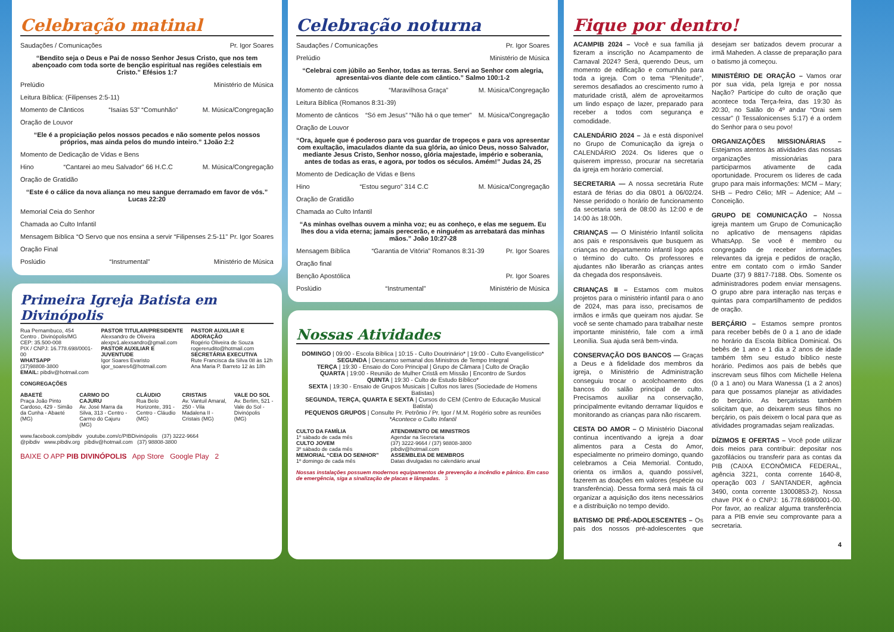Celebração matinal
Saudações / Comunicações Pr. Igor Soares
“Bendito seja o Deus e Pai de nosso Senhor Jesus Cristo, que nos tem abençoado com toda sorte de benção espiritual nas regiões celestiais em Cristo.” Efésios 1:7
Prelúdio Ministério de Música
Leitura Bíblica: (Filipenses 2:5-11)
Momento de Cânticos “Isaías 53” “Comunhão” M. Música/Congregação
Oração de Louvor
“Ele é a propiciação pelos nossos pecados e não somente pelos nossos próprios, mas ainda pelos do mundo inteiro.” 1João 2:2
Momento de Dedicação de Vidas e Bens
Hino “Cantarei ao meu Salvador” 66 H.C.C M. Música/Congregação
Oração de Gratidão
“Este é o cálice da nova aliança no meu sangue derramado em favor de vós.” Lucas 22:20
Memorial Ceia do Senhor
Chamada ao Culto Infantil
Mensagem Bíblica “O Servo que nos ensina a servir “Filipenses 2:5-11” Pr. Igor Soares
Oração Final
Poslúdio “Instrumental” Ministério de Música
Primeira Igreja Batista em Divinópolis
Rua Pernambuco, 454
Centro . Divinópolis/MG
CEP: 35.500-008
PIX / CNPJ: 16.778.698/0001-00
WHATSAPP
(37)98808-3800
EMAIL: pibdiv@hotmail.com
PASTOR TITULAR/PRESIDENTE
Alexsandro de Oliveira
alexpv1.alexsandro@gmail.com
PASTOR AUXILIAR E JUVENTUDE
Igor Soares Evaristo
igor_soares4@hotmail.com
PASTOR AUXILIAR E ADORAÇÃO
Rogério Oliveira de Souza
rogererudito@hotmail.com
SECRETÁRIA EXECUTIVA
Rute Francisca da Silva 08 às 12h
Ana Maria P. Barreto 12 às 18h
CONGREGAÇÕES
ABAETÉ
Praça João Pinto Cardoso, 429 - Simão da Cunha - Abaeté (MG)
CARMO DO CAJURU
Av. José Marra da Silva, 313 - Centro - Carmo do Cajuru (MG)
CLÁUDIO
Rua Belo Horizonte, 391 - Centro - Cláudio (MG)
CRISTAIS
Av. Vantuil Amaral, 250 - Vila Madalena II - Cristais (MG)
VALE DO SOL
Av. Berlim, 521 - Vale do Sol - Divinópolis (MG)
www.facebook.com/pibdiv youtube.com/c/PIBDivinópolis (37) 3222-9664
@pibdiv www.pibdiv.org pibdiv@hotmail.com (37) 98808-3800
BAIXE O APP PIB DIVINÓPOLIS App Store Google Play 2
Celebração noturna
Saudações / Comunicações Pr. Igor Soares
Prelúdio Ministério de Música
“Celebrai com júbilo ao Senhor, todas as terras. Servi ao Senhor com alegria, apresentai-vos diante dele com cântico.” Salmo 100:1-2
Momento de cânticos “Maravilhosa Graça” M. Música/Congregação
Leitura Bíblica (Romanos 8:31-39)
Momento de cânticos “Só em Jesus” “Não há o que temer” M. Música/Congregação
Oração de Louvor
“Ora, àquele que é poderoso para vos guardar de tropeços e para vos apresentar com exultação, imaculados diante da sua glória, ao único Deus, nosso Salvador, mediante Jesus Cristo, Senhor nosso, glória majestade, império e soberania, antes de todas as eras, e agora, por todos os séculos. Amém!” Judas 24, 25
Momento de Dedicação de Vidas e Bens
Hino “Estou seguro” 314 C.C M. Música/Congregação
Oração de Gratidão
Chamada ao Culto Infantil
“As minhas ovelhas ouvem a minha voz; eu as conheço, e elas me seguem. Eu lhes dou a vida eterna; jamais perecerão, e ninguém as arrebatará das minhas mãos.” João 10:27-28
Mensagem Bíblica “Garantia de Vitória” Romanos 8:31-39 Pr. Igor Soares
Oração final
Benção Apostólica Pr. Igor Soares
Poslúdio “Instrumental” Ministério de Música
Nossas Atividades
DOMINGO | 09:00 - Escola Bíblica | 10:15 - Culto Doutrinário* | 19:00 - Culto Evangelístico*
SEGUNDA | Descanso semanal dos Ministros de Tempo Integral
TERÇA | 19:30 - Ensaio do Coro Principal | Grupo de Câmara | Culto de Oração
QUARTA | 19:00 - Reunião de Mulher Cristã em Missão | Encontro de Surdos
QUINTA | 19:30 - Culto de Estudo Bíblico*
SEXTA | 19:30 - Ensaio de Grupos Musicais | Cultos nos lares (Sociedade de Homens Batistas)
SEGUNDA, TERÇA, QUARTA E SEXTA | Cursos do CEM (Centro de Educação Musical Batista)
PEQUENOS GRUPOS | Consulte Pr. Petrônio / Pr. Igor / M.M. Rogério sobre as reuniões
*Acontece o Culto Infantil
CULTO DA FAMÍLIA
1º sábado de cada mês
CULTO JOVEM
3º sábado de cada mês
MEMORIAL “CEIA DO SENHOR”
1º domingo de cada mês
ATENDIMENTO DE MINISTROS
Agendar na Secretaria
(37) 3222-9664 / (37) 98808-3800
pibdiv@hotmail.com
ASSEMBLEIA DE MEMBROS
Datas divulgadas no calendário anual
Nossas instalações possuem modernos equipamentos de prevenção a incêndio e pânico. Em caso de emergência, siga a sinalização de placas e lâmpadas. 3
Fique por dentro!
ACAMPIB 2024 – Você e sua família já fizeram a inscrição no Acampamento de Carnaval 2024? Será, querendo Deus, um momento de edificação e comunhão para toda a igreja. Com o tema “Plenitude”, seremos desafiados ao crescimento rumo à maturidade cristã, além de aproveitarmos um lindo espaço de lazer, preparado para receber a todos com segurança e comodidade.
CALENDÁRIO 2024 – Já e está disponível no Grupo de Comunicação da igreja o CALENDÁRIO 2024. Os líderes que o quiserem impresso, procurar na secretaria da igreja em horário comercial.
SECRETARIA — A nossa secretária Rute estará de férias do dia 08/01 à 06/02/24. Nesse perídodo o horário de funcionamento da secetaria será de 08:00 às 12:00 e de 14:00 às 18:00h.
CRIANÇAS — O Ministério Infantil solicita aos pais e responsáveis que busquem as crianças no departamento infantil logo após o término do culto. Os professores e ajudantes não liberarão as crianças antes da chegada dos responsáveis.
CRIANÇAS II – Estamos com muitos projetos para o ministério infantil para o ano de 2024, mas para isso, precisamos de irmãos e irmãs que queiram nos ajudar. Se você se sente chamado para trabalhar neste importante ministério, fale com a irmã Leonília. Sua ajuda será bem-vinda.
CONSERVAÇÃO DOS BANCOS — Graças a Deus e à fidelidade dos membros da igreja, o Ministério de Administração conseguiu trocar o acolchoamento dos bancos do salão principal de culto. Precisamos auxiliar na conservação, principalmente evitando derramar líquidos e monitorando as crianças para não riscarem.
CESTA DO AMOR – O Ministério Diaconal continua incentivando a igreja a doar alimentos para a Cesta do Amor, especialmente no primeiro domingo, quando celebramos a Ceia Memorial. Contudo, orienta os irmãos a, quando possível, fazerem as doações em valores (espécie ou transferência). Dessa forma será mais fá cil organizar a aquisição dos itens necessários e a distribuição no tempo devido.
BATISMO DE PRÉ-ADOLESCENTES – Os pais dos nossos pré-adolescentes que desejam ser batizados devem procurar a irmã Maheden. A classe de preparação para o batismo já começou.
MINISTÉRIO DE ORAÇÃO – Vamos orar por sua vida, pela Igreja e por nossa Nação? Participe do culto de oração que acontece toda Terça-feira, das 19:30 às 20:30, no Salão do 4º andar “Orai sem cessar” (I Tessalonicenses 5:17) é a ordem do Senhor para o seu povo!
ORGANIZAÇÕES MISSIONÁRIAS – Estejamos atentos às atividades das nossas organizações missionárias para participarmos ativamente de cada oportunidade. Procurem os líderes de cada grupo para mais informações: MCM – Mary; SHB – Pedro Célio; MR – Adenice; AM – Conceição.
GRUPO DE COMUNICAÇÃO – Nossa igreja mantem um Grupo de Comunicação no aplicativo de mensagens rápidas WhatsApp. Se você é membro ou congregado de receber informações relevantes da igreja e pedidos de oração, entre em contato com o irmão Sander Duarte (37) 9 8817-7188. Obs. Somente os administradores podem enviar mensagens. O grupo abre para interação nas terças e quintas para compartilhamento de pedidos de oração.
BERÇÁRIO – Estamos sempre prontos para receber bebês de 0 a 1 ano de idade no horário da Escola Bíblica Dominical. Os bebês de 1 ano e 1 dia a 2 anos de idade também têm seu estudo bíblico neste horário. Pedimos aos pais de bebês que inscrevam seus filhos com Michelle Helena (0 a 1 ano) ou Mara Wanessa (1 a 2 anos) para que possamos planejar as atividades do berçário. As berçaristas também solicitam que, ao deixarem seus filhos no berçário, os pais deixem o local para que as atividades programadas sejam realizadas.
DÍZIMOS E OFERTAS – Você pode utilizar dois meios para contribuir: depositar nos gazofilácios ou transferir para as contas da PIB (CAIXA ECONÔMICA FEDERAL, agência 3221, conta corrente 1640-8, operação 003 / SANTANDER, agência 3490, conta corrente 13000853-2). Nossa chave PIX é o CNPJ: 16.778.698/0001-00. Por favor, ao realizar alguma transferência para a PIB envie seu comprovante para a secretaria.
4